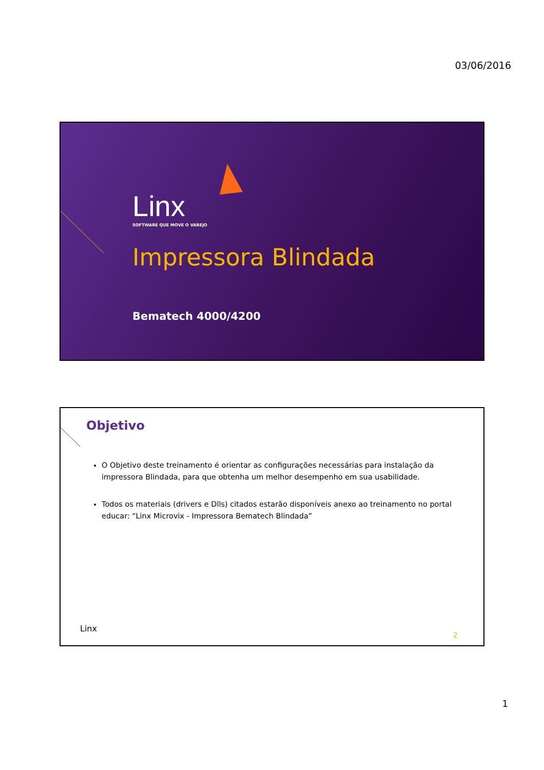03/06/2016
Linx
SOFTWARE QUE MOVE O VAREJO
Impressora Blindada
Bematech 4000/4200
Objetivo
O Objetivo deste treinamento é orientar as configurações necessárias para instalação da impressora Blindada, para que obtenha um melhor desempenho em sua usabilidade.
Todos os materiais (drivers e Dlls) citados estarão disponíveis anexo ao treinamento no portal educar: “Linx Microvix - Impressora Bematech Blindada”
Linx
2
1